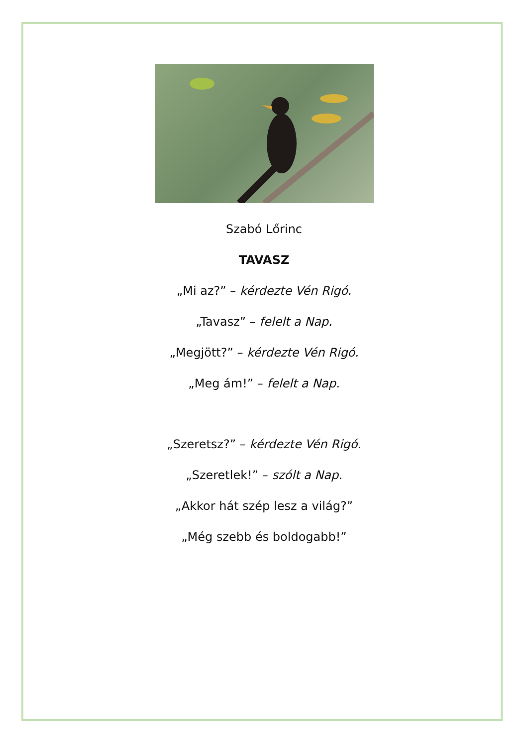Szabó Lőrinc
TAVASZ
„Mi az?” – kérdezte Vén Rigó.
„Tavasz” – felelt a Nap.
„Megjött?” – kérdezte Vén Rigó.
„Meg ám!” – felelt a Nap.
„Szeretsz?” – kérdezte Vén Rigó.
„Szeretlek!” – szólt a Nap.
„Akkor hát szép lesz a világ?”
„Még szebb és boldogabb!”